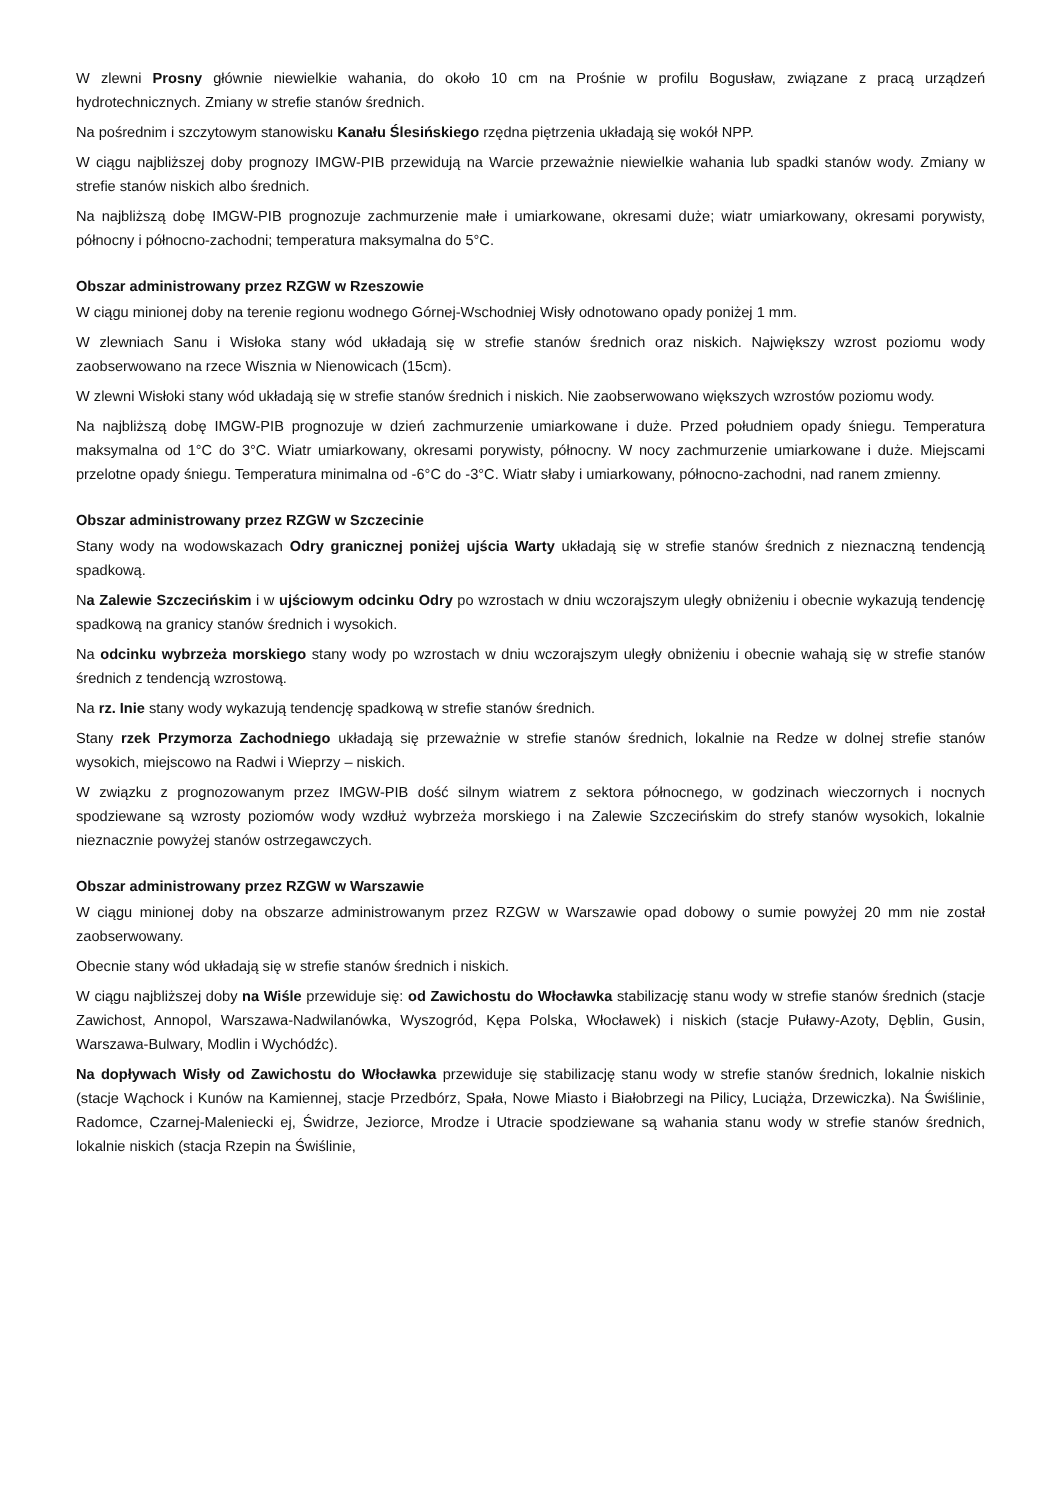W zlewni Prosny głównie niewielkie wahania, do około 10 cm na Prośnie w profilu Bogusław, związane z pracą urządzeń hydrotechnicznych. Zmiany w strefie stanów średnich.
Na pośrednim i szczytowym stanowisku Kanału Ślesińskiego rzędna piętrzenia układają się wokół NPP.
W ciągu najbliższej doby prognozy IMGW-PIB przewidują na Warcie przeważnie niewielkie wahania lub spadki stanów wody. Zmiany w strefie stanów niskich albo średnich.
Na najbliższą dobę IMGW-PIB prognozuje zachmurzenie małe i umiarkowane, okresami duże; wiatr umiarkowany, okresami porywisty, północny i północno-zachodni; temperatura maksymalna do 5°C.
Obszar administrowany przez RZGW w Rzeszowie
W ciągu minionej doby na terenie regionu wodnego Górnej-Wschodniej Wisły odnotowano opady poniżej 1 mm.
W zlewniach Sanu i Wisłoka stany wód układają się w strefie stanów średnich oraz niskich. Największy wzrost poziomu wody zaobserwowano na rzece Wisznia w Nienowicach (15cm).
W zlewni Wisłoki stany wód układają się w strefie stanów średnich i niskich. Nie zaobserwowano większych wzrostów poziomu wody.
Na najbliższą dobę IMGW-PIB prognozuje w dzień zachmurzenie umiarkowane i duże. Przed południem opady śniegu. Temperatura maksymalna od 1°C do 3°C. Wiatr umiarkowany, okresami porywisty, północny. W nocy zachmurzenie umiarkowane i duże. Miejscami przelotne opady śniegu. Temperatura minimalna od -6°C do -3°C. Wiatr słaby i umiarkowany, północno-zachodni, nad ranem zmienny.
Obszar administrowany przez RZGW w Szczecinie
Stany wody na wodowskazach Odry granicznej poniżej ujścia Warty układają się w strefie stanów średnich z nieznaczną tendencją spadkową.
Na Zalewie Szczecińskim i w ujściowym odcinku Odry po wzrostach w dniu wczorajszym uległy obniżeniu i obecnie wykazują tendencję spadkową na granicy stanów średnich i wysokich.
Na odcinku wybrzeża morskiego stany wody po wzrostach w dniu wczorajszym uległy obniżeniu i obecnie wahają się w strefie stanów średnich z tendencją wzrostową.
Na rz. Inie stany wody wykazują tendencję spadkową w strefie stanów średnich.
Stany rzek Przymorza Zachodniego układają się przeważnie w strefie stanów średnich, lokalnie na Redze w dolnej strefie stanów wysokich, miejscowo na Radwi i Wieprzy – niskich.
W związku z prognozowanym przez IMGW-PIB dość silnym wiatrem z sektora północnego, w godzinach wieczornych i nocnych spodziewane są wzrosty poziomów wody wzdłuż wybrzeża morskiego i na Zalewie Szczecińskim do strefy stanów wysokich, lokalnie nieznacznie powyżej stanów ostrzegawczych.
Obszar administrowany przez RZGW w Warszawie
W ciągu minionej doby na obszarze administrowanym przez RZGW w Warszawie opad dobowy o sumie powyżej 20 mm nie został zaobserwowany.
Obecnie stany wód układają się w strefie stanów średnich i niskich.
W ciągu najbliższej doby na Wiśle przewiduje się: od Zawichostu do Włocławka stabilizację stanu wody w strefie stanów średnich (stacje Zawichost, Annopol, Warszawa-Nadwilanówka, Wyszogród, Kępa Polska, Włocławek) i niskich (stacje Puławy-Azoty, Dęblin, Gusin, Warszawa-Bulwary, Modlin i Wychódźc).
Na dopływach Wisły od Zawichostu do Włocławka przewiduje się stabilizację stanu wody w strefie stanów średnich, lokalnie niskich (stacje Wąchock i Kunów na Kamiennej, stacje Przedbórz, Spała, Nowe Miasto i Białobrzegi na Pilicy, Luciąża, Drzewiczka). Na Świślinie, Radomce, Czarnej-Maleniecki ej, Świdrze, Jeziorce, Mrodze i Utracie spodziewane są wahania stanu wody w strefie stanów średnich, lokalnie niskich (stacja Rzepin na Świślinie,